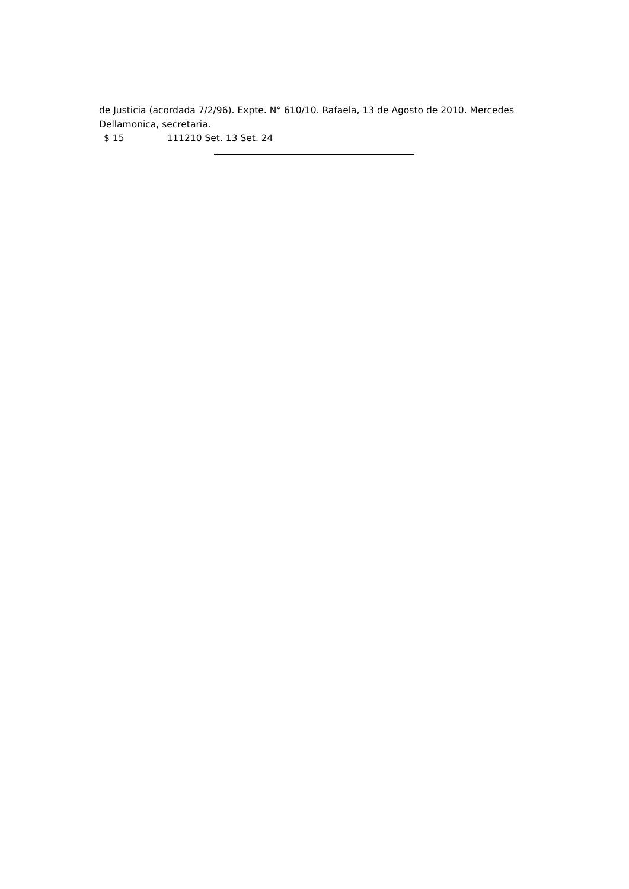de Justicia (acordada 7/2/96). Expte. N° 610/10. Rafaela, 13 de Agosto de 2010. Mercedes Dellamonica, secretaria.
$ 15 111210 Set. 13 Set. 24